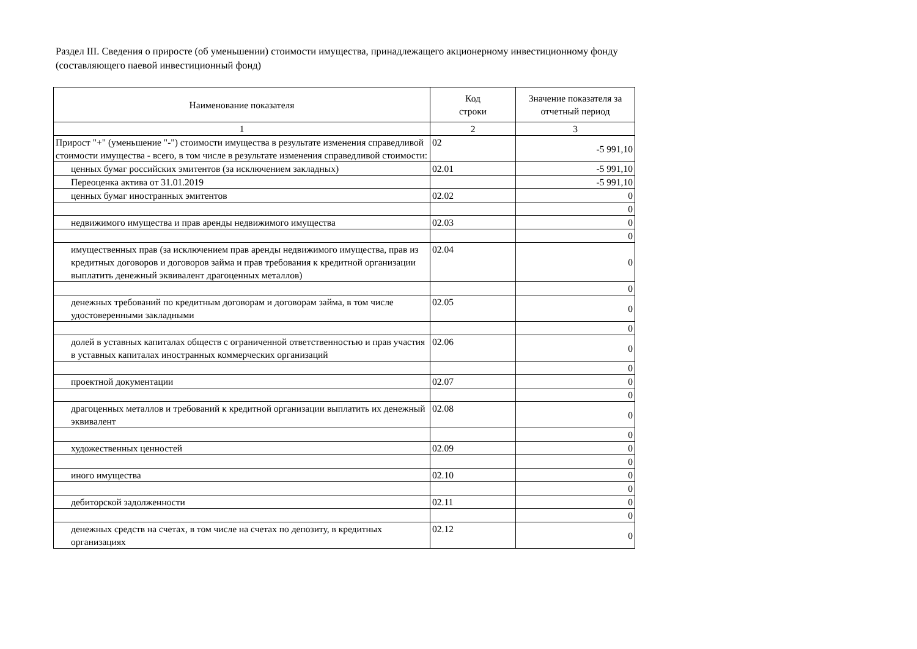Раздел III. Сведения о приросте (об уменьшении) стоимости имущества, принадлежащего акционерному инвестиционному фонду
(составляющего паевой инвестиционный фонд)
| Наименование показателя | Код строки | Значение показателя за отчетный период |
| --- | --- | --- |
| 1 | 2 | 3 |
| Прирост "+" (уменьшение "-") стоимости имущества в результате изменения справедливой стоимости имущества - всего, в том числе в результате изменения справедливой стоимости: | 02 | -5 991,10 |
| ценных бумаг российских эмитентов (за исключением закладных) | 02.01 | -5 991,10 |
| Переоценка актива от 31.01.2019 | | -5 991,10 |
| ценных бумаг иностранных эмитентов | 02.02 | 0 |
| | | 0 |
| недвижимого имущества и прав аренды недвижимого имущества | 02.03 | 0 |
| | | 0 |
| имущественных прав (за исключением прав аренды недвижимого имущества, прав из кредитных договоров и договоров займа и прав требования к кредитной организации выплатить денежный эквивалент драгоценных металлов) | 02.04 | 0 |
| | | 0 |
| денежных требований по кредитным договорам и договорам займа, в том числе удостоверенными закладными | 02.05 | 0 |
| | | 0 |
| долей в уставных капиталах обществ с ограниченной ответственностью и прав участия в уставных капиталах иностранных коммерческих организаций | 02.06 | 0 |
| | | 0 |
| проектной документации | 02.07 | 0 |
| | | 0 |
| драгоценных металлов и требований к кредитной организации выплатить их денежный эквивалент | 02.08 | 0 |
| | | 0 |
| художественных ценностей | 02.09 | 0 |
| | | 0 |
| иного имущества | 02.10 | 0 |
| | | 0 |
| дебиторской задолженности | 02.11 | 0 |
| | | 0 |
| денежных средств на счетах, в том числе на счетах по депозиту, в кредитных организациях | 02.12 | 0 |